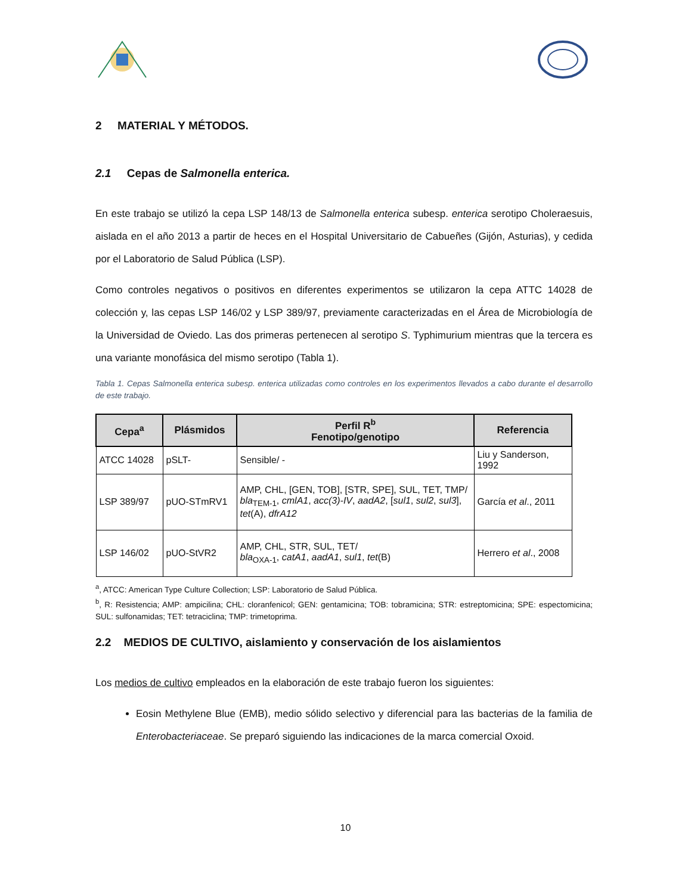2 MATERIAL Y MÉTODOS.
2.1 Cepas de Salmonella enterica.
En este trabajo se utilizó la cepa LSP 148/13 de Salmonella enterica subesp. enterica serotipo Choleraesuis, aislada en el año 2013 a partir de heces en el Hospital Universitario de Cabueñes (Gijón, Asturias), y cedida por el Laboratorio de Salud Pública (LSP).
Como controles negativos o positivos en diferentes experimentos se utilizaron la cepa ATTC 14028 de colección y, las cepas LSP 146/02 y LSP 389/97, previamente caracterizadas en el Área de Microbiología de la Universidad de Oviedo. Las dos primeras pertenecen al serotipo S. Typhimurium mientras que la tercera es una variante monofásica del mismo serotipo (Tabla 1).
Tabla 1. Cepas Salmonella enterica subesp. enterica utilizadas como controles en los experimentos llevados a cabo durante el desarrollo de este trabajo.
| Cepa<sup>a</sup> | Plásmidos | Perfil R<sup>b</sup> Fenotipo/genotipo | Referencia |
| --- | --- | --- | --- |
| ATCC 14028 | pSLT- | Sensible/ - | Liu y Sanderson, 1992 |
| LSP 389/97 | pUO-STmRV1 | AMP, CHL, [GEN, TOB], [STR, SPE], SUL, TET, TMP/ bla<sub>TEM-1</sub>, cmlA1 , acc(3)-IV , aadA2 , [ sul1 , sul2 , sul3 ], tet (A), dfrA12 | García et al ., 2011 |
| LSP 146/02 | pUO-StVR2 | AMP, CHL, STR, SUL, TET/ bla<sub>OXA-1</sub>, catA1 , aadA1 , sul1 , tet (B) | Herrero et al ., 2008 |
<sup>a</sup>, ATCC: American Type Culture Collection; LSP: Laboratorio de Salud Pública.
<sup>b</sup>, R: Resistencia; AMP: ampicilina; CHL: cloranfenicol; GEN: gentamicina; TOB: tobramicina; STR: estreptomicina; SPE: espectomicina; SUL: sulfonamidas; TET: tetraciclina; TMP: trimetoprima.
2.2 MEDIOS DE CULTIVO, aislamiento y conservación de los aislamientos
Los medios de cultivo empleados en la elaboración de este trabajo fueron los siguientes:
Eosin Methylene Blue (EMB), medio sólido selectivo y diferencial para las bacterias de la familia de Enterobacteriaceae. Se preparó siguiendo las indicaciones de la marca comercial Oxoid.
10